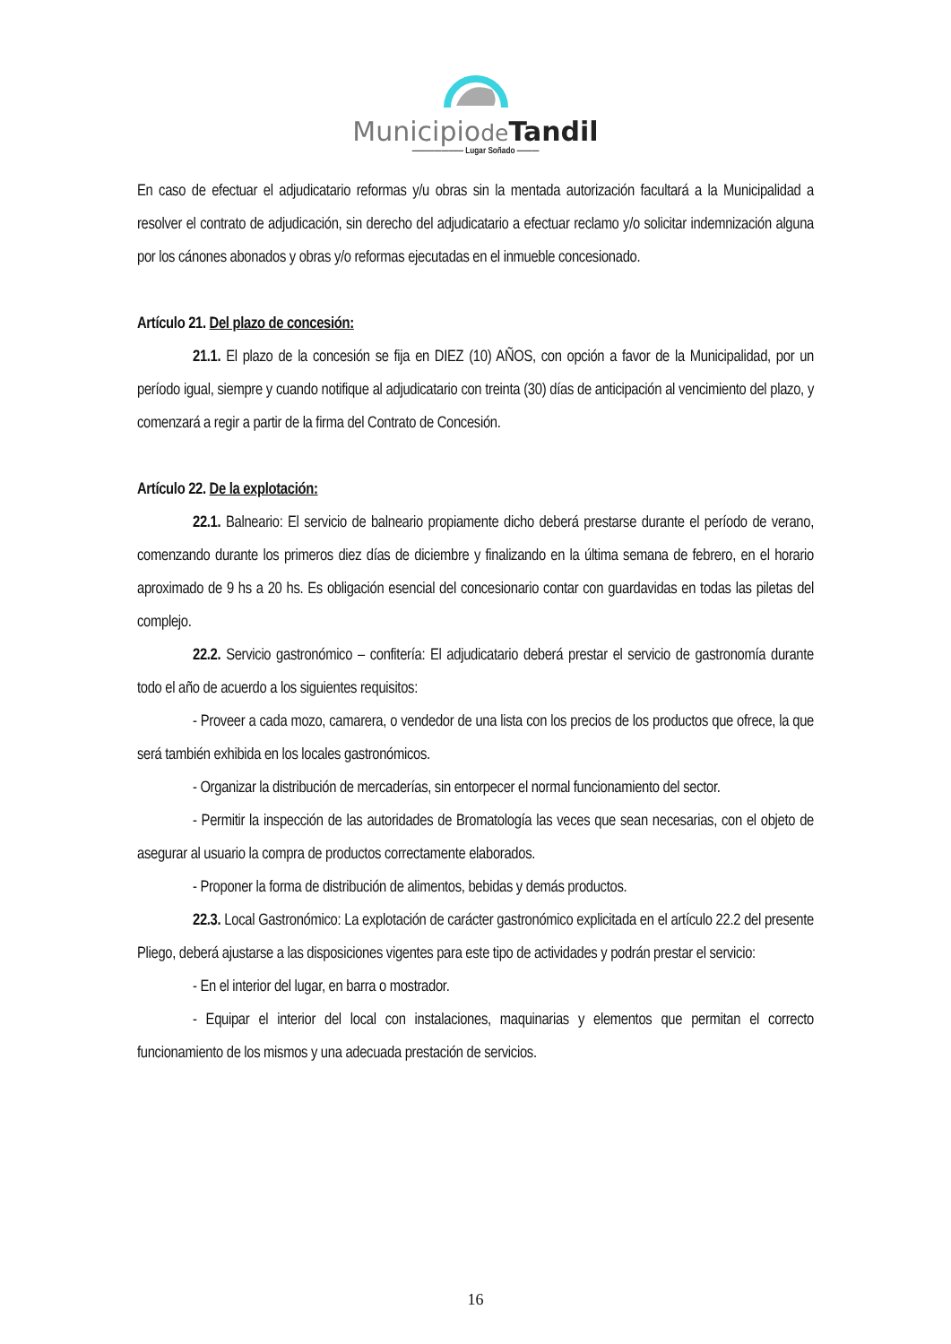Municipiode Tandil
——————— Lugar Soñado ———
En caso de efectuar el adjudicatario reformas y/u obras sin la mentada autorización facultará a la Municipalidad a resolver el contrato de adjudicación, sin derecho del adjudicatario a efectuar reclamo y/o solicitar indemnización alguna por los cánones abonados y obras y/o reformas ejecutadas en el inmueble concesionado.
Artículo 21. Del plazo de concesión:
21.1. El plazo de la concesión se fija en DIEZ (10) AÑOS, con opción a favor de la Municipalidad, por un período igual, siempre y cuando notifique al adjudicatario con treinta (30) días de anticipación al vencimiento del plazo, y comenzará a regir a partir de la firma del Contrato de Concesión.
Artículo 22. De la explotación:
22.1. Balneario: El servicio de balneario propiamente dicho deberá prestarse durante el período de verano, comenzando durante los primeros diez días de diciembre y finalizando en la última semana de febrero, en el horario aproximado de 9 hs a 20 hs. Es obligación esencial del concesionario contar con guardavidas en todas las piletas del complejo.
22.2. Servicio gastronómico – confitería: El adjudicatario deberá prestar el servicio de gastronomía durante todo el año de acuerdo a los siguientes requisitos:
- Proveer a cada mozo, camarera, o vendedor de una lista con los precios de los productos que ofrece, la que será también exhibida en los locales gastronómicos.
- Organizar la distribución de mercaderías, sin entorpecer el normal funcionamiento del sector.
- Permitir la inspección de las autoridades de Bromatología las veces que sean necesarias, con el objeto de asegurar al usuario la compra de productos correctamente elaborados.
- Proponer la forma de distribución de alimentos, bebidas y demás productos.
22.3. Local Gastronómico: La explotación de carácter gastronómico explicitada en el artículo 22.2 del presente Pliego, deberá ajustarse a las disposiciones vigentes para este tipo de actividades y podrán prestar el servicio:
- En el interior del lugar, en barra o mostrador.
- Equipar el interior del local con instalaciones, maquinarias y elementos que permitan el correcto funcionamiento de los mismos y una adecuada prestación de servicios.
16